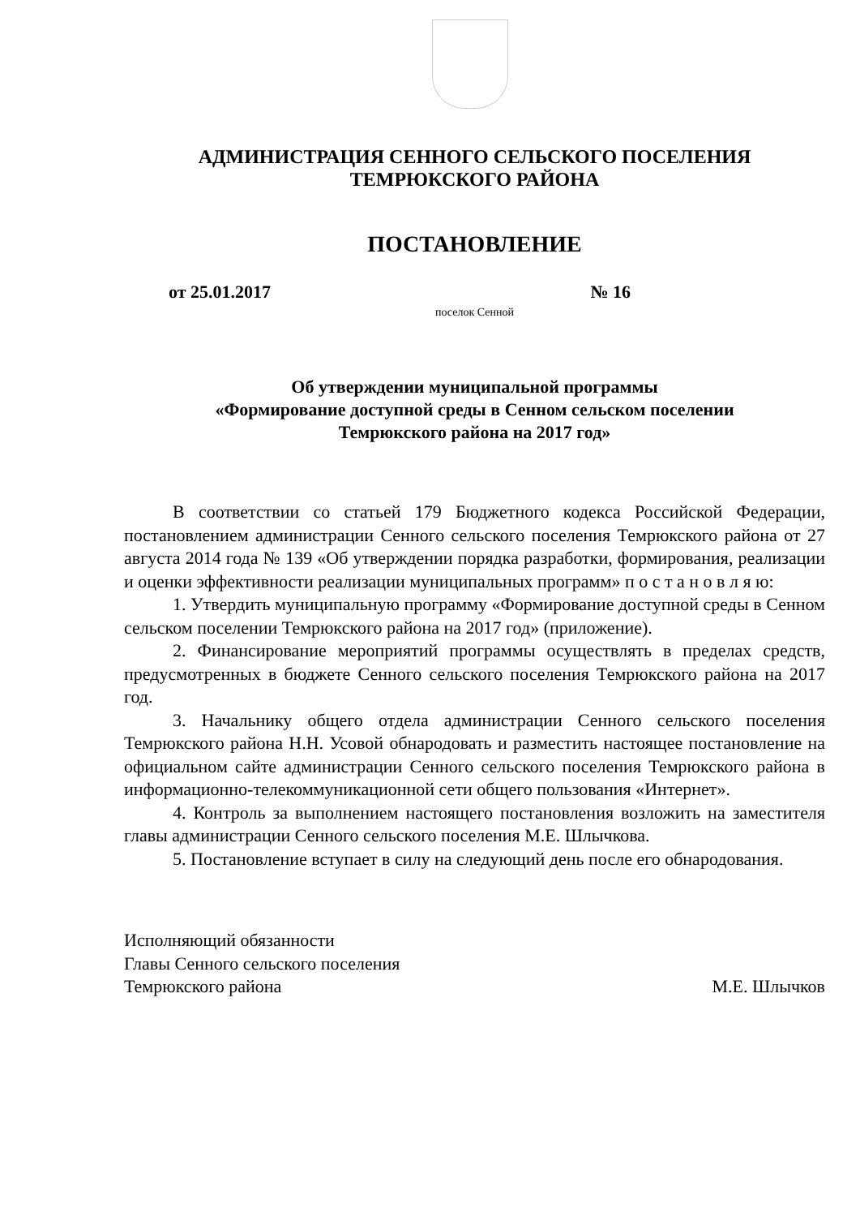АДМИНИСТРАЦИЯ СЕННОГО СЕЛЬСКОГО ПОСЕЛЕНИЯ
ТЕМРЮКСКОГО РАЙОНА
ПОСТАНОВЛЕНИЕ
от 25.01.2017 № 16
поселок Сенной
Об утверждении муниципальной программы
«Формирование доступной среды в Сенном сельском поселении
Темрюкского района на 2017 год»
В соответствии со статьей 179 Бюджетного кодекса Российской Федерации, постановлением администрации Сенного сельского поселения Темрюкского района от 27 августа 2014 года № 139 «Об утверждении порядка разработки, формирования, реализации и оценки эффективности реализации муниципальных программ» п о с т а н о в л я ю:
1. Утвердить муниципальную программу «Формирование доступной среды в Сенном сельском поселении Темрюкского района на 2017 год» (приложение).
2. Финансирование мероприятий программы осуществлять в пределах средств, предусмотренных в бюджете Сенного сельского поселения Темрюкского района на 2017 год.
3. Начальнику общего отдела администрации Сенного сельского поселения Темрюкского района Н.Н. Усовой обнародовать и разместить настоящее постановление на официальном сайте администрации Сенного сельского поселения Темрюкского района в информационно-телекоммуникационной сети общего пользования «Интернет».
4. Контроль за выполнением настоящего постановления возложить на заместителя главы администрации Сенного сельского поселения М.Е. Шлычкова.
5. Постановление вступает в силу на следующий день после его обнародования.
Исполняющий обязанности
Главы Сенного сельского поселения
Темрюкского района М.Е. Шлычков